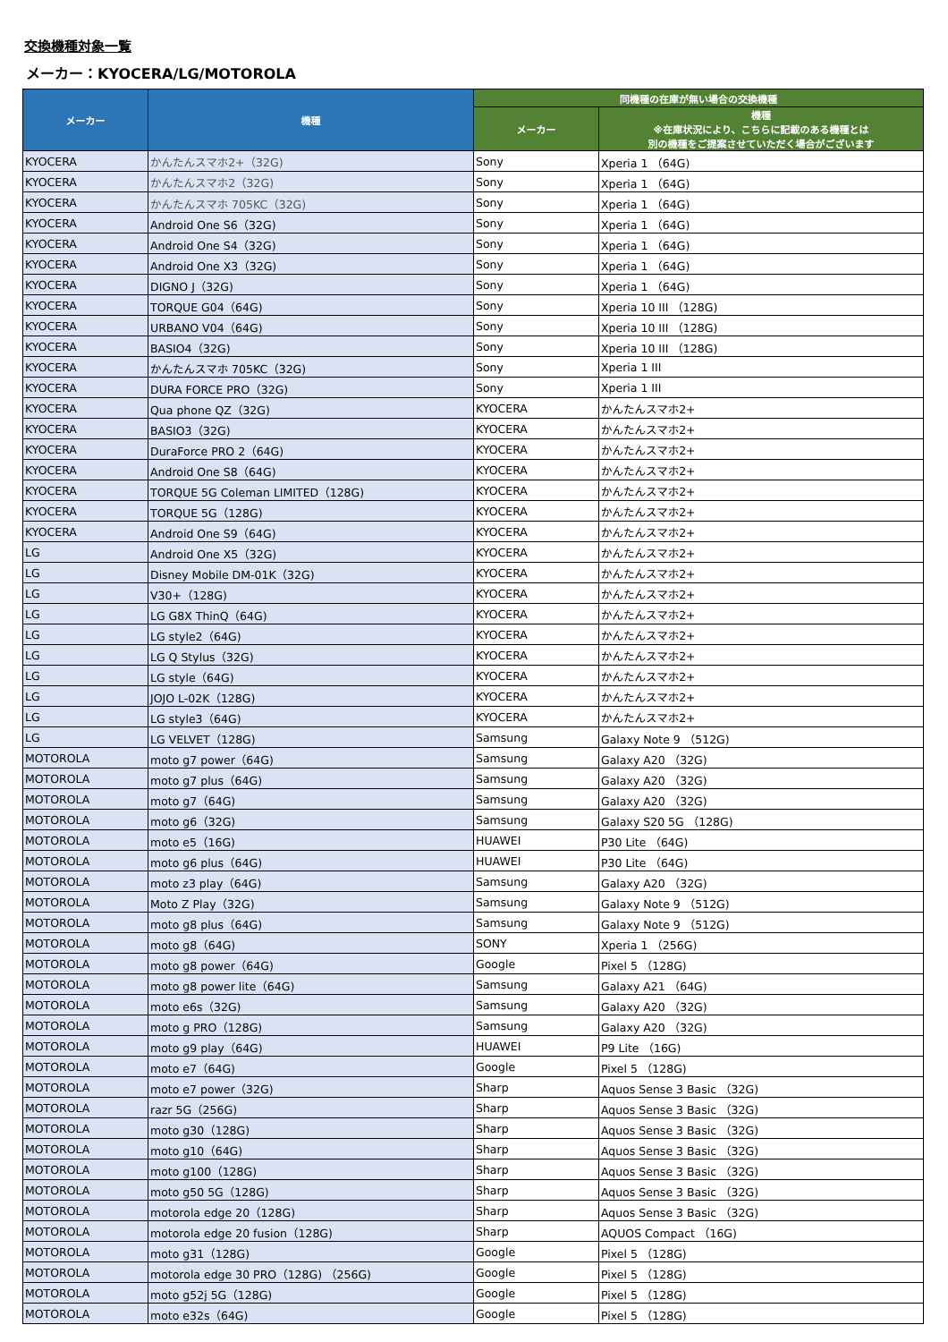交換機種対象一覧
メーカー：KYOCERA/LG/MOTOROLA
| メーカー | 機種 | 同機種の在庫が無い場合の交換機種 | |
| --- | --- | --- | --- |
| | | メーカー | 機種 ※在庫状況により、こちらに記載のある機種とは 別の機種をご提案させていただく場合がございます |
| KYOCERA | かんたんスマホ2+（32G) | Sony | Xperia 1 （64G) |
| KYOCERA | かんたんスマホ2（32G) | Sony | Xperia 1 （64G) |
| KYOCERA | かんたんスマホ 705KC（32G) | Sony | Xperia 1 （64G) |
| KYOCERA | Android One S6（32G) | Sony | Xperia 1 （64G) |
| KYOCERA | Android One S4（32G) | Sony | Xperia 1 （64G) |
| KYOCERA | Android One X3（32G) | Sony | Xperia 1 （64G) |
| KYOCERA | DIGNO J（32G) | Sony | Xperia 1 （64G) |
| KYOCERA | TORQUE G04（64G) | Sony | Xperia 10 III （128G) |
| KYOCERA | URBANO V04（64G) | Sony | Xperia 10 III （128G) |
| KYOCERA | BASIO4（32G) | Sony | Xperia 10 III （128G) |
| KYOCERA | かんたんスマホ 705KC（32G) | Sony | Xperia 1 III |
| KYOCERA | DURA FORCE PRO（32G) | Sony | Xperia 1 III |
| KYOCERA | Qua phone QZ（32G) | KYOCERA | かんたんスマホ2+ |
| KYOCERA | BASIO3（32G) | KYOCERA | かんたんスマホ2+ |
| KYOCERA | DuraForce PRO 2（64G) | KYOCERA | かんたんスマホ2+ |
| KYOCERA | Android One S8（64G) | KYOCERA | かんたんスマホ2+ |
| KYOCERA | TORQUE 5G Coleman LIMITED（128G) | KYOCERA | かんたんスマホ2+ |
| KYOCERA | TORQUE 5G（128G) | KYOCERA | かんたんスマホ2+ |
| KYOCERA | Android One S9（64G) | KYOCERA | かんたんスマホ2+ |
| LG | Android One X5（32G) | KYOCERA | かんたんスマホ2+ |
| LG | Disney Mobile DM-01K（32G) | KYOCERA | かんたんスマホ2+ |
| LG | V30+（128G) | KYOCERA | かんたんスマホ2+ |
| LG | LG G8X ThinQ（64G) | KYOCERA | かんたんスマホ2+ |
| LG | LG style2（64G) | KYOCERA | かんたんスマホ2+ |
| LG | LG Q Stylus（32G) | KYOCERA | かんたんスマホ2+ |
| LG | LG style（64G) | KYOCERA | かんたんスマホ2+ |
| LG | JOJO L-02K（128G) | KYOCERA | かんたんスマホ2+ |
| LG | LG style3（64G) | KYOCERA | かんたんスマホ2+ |
| LG | LG VELVET（128G) | Samsung | Galaxy Note 9 （512G) |
| MOTOROLA | moto g7 power（64G) | Samsung | Galaxy A20 （32G) |
| MOTOROLA | moto g7 plus（64G) | Samsung | Galaxy A20 （32G) |
| MOTOROLA | moto g7（64G) | Samsung | Galaxy A20 （32G) |
| MOTOROLA | moto g6（32G) | Samsung | Galaxy S20 5G （128G) |
| MOTOROLA | moto e5（16G) | HUAWEI | P30 Lite （64G) |
| MOTOROLA | moto g6 plus（64G) | HUAWEI | P30 Lite （64G) |
| MOTOROLA | moto z3 play（64G) | Samsung | Galaxy A20 （32G) |
| MOTOROLA | Moto Z Play（32G) | Samsung | Galaxy Note 9 （512G) |
| MOTOROLA | moto g8 plus（64G) | Samsung | Galaxy Note 9 （512G) |
| MOTOROLA | moto g8（64G) | SONY | Xperia 1 （256G) |
| MOTOROLA | moto g8 power（64G) | Google | Pixel 5 （128G) |
| MOTOROLA | moto g8 power lite（64G) | Samsung | Galaxy A21 （64G) |
| MOTOROLA | moto e6s（32G) | Samsung | Galaxy A20 （32G) |
| MOTOROLA | moto g PRO（128G) | Samsung | Galaxy A20 （32G) |
| MOTOROLA | moto g9 play（64G) | HUAWEI | P9 Lite （16G) |
| MOTOROLA | moto e7（64G) | Google | Pixel 5 （128G) |
| MOTOROLA | moto e7 power（32G) | Sharp | Aquos Sense 3 Basic （32G) |
| MOTOROLA | razr 5G（256G) | Sharp | Aquos Sense 3 Basic （32G) |
| MOTOROLA | moto g30（128G) | Sharp | Aquos Sense 3 Basic （32G) |
| MOTOROLA | moto g10（64G) | Sharp | Aquos Sense 3 Basic （32G) |
| MOTOROLA | moto g100（128G) | Sharp | Aquos Sense 3 Basic （32G) |
| MOTOROLA | moto g50 5G（128G) | Sharp | Aquos Sense 3 Basic （32G) |
| MOTOROLA | motorola edge 20（128G) | Sharp | Aquos Sense 3 Basic （32G) |
| MOTOROLA | motorola edge 20 fusion（128G) | Sharp | AQUOS Compact （16G) |
| MOTOROLA | moto g31（128G) | Google | Pixel 5 （128G) |
| MOTOROLA | motorola edge 30 PRO（128G) （256G) | Google | Pixel 5 （128G) |
| MOTOROLA | moto g52j 5G（128G) | Google | Pixel 5 （128G) |
| MOTOROLA | moto e32s（64G) | Google | Pixel 5 （128G) |